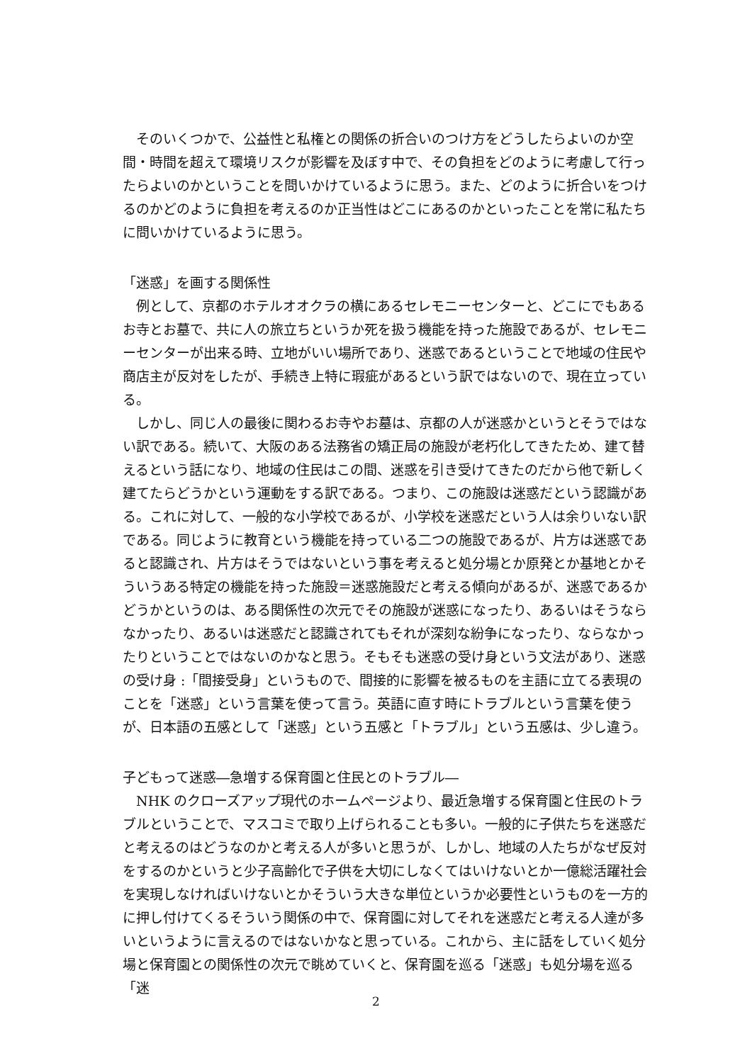そのいくつかで、公益性と私権との関係の折合いのつけ方をどうしたらよいのか空間・時間を超えて環境リスクが影響を及ぼす中で、その負担をどのように考慮して行ったらよいのかということを問いかけているように思う。また、どのように折合いをつけるのかどのように負担を考えるのか正当性はどこにあるのかといったことを常に私たちに問いかけているように思う。
「迷惑」を画する関係性
例として、京都のホテルオオクラの横にあるセレモニーセンターと、どこにでもあるお寺とお墓で、共に人の旅立ちというか死を扱う機能を持った施設であるが、セレモニーセンターが出来る時、立地がいい場所であり、迷惑であるということで地域の住民や商店主が反対をしたが、手続き上特に瑕疵があるという訳ではないので、現在立っている。
しかし、同じ人の最後に関わるお寺やお墓は、京都の人が迷惑かというとそうではない訳である。続いて、大阪のある法務省の矯正局の施設が老朽化してきたため、建て替えるという話になり、地域の住民はこの間、迷惑を引き受けてきたのだから他で新しく建てたらどうかという運動をする訳である。つまり、この施設は迷惑だという認識がある。これに対して、一般的な小学校であるが、小学校を迷惑だという人は余りいない訳である。同じように教育という機能を持っている二つの施設であるが、片方は迷惑であると認識され、片方はそうではないという事を考えると処分場とか原発とか基地とかそういうある特定の機能を持った施設＝迷惑施設だと考える傾向があるが、迷惑であるかどうかというのは、ある関係性の次元でその施設が迷惑になったり、あるいはそうならなかったり、あるいは迷惑だと認識されてもそれが深刻な紛争になったり、ならなかったりということではないのかなと思う。そもそも迷惑の受け身という文法があり、迷惑の受け身 :「間接受身」というもので、間接的に影響を被るものを主語に立てる表現のことを「迷惑」という言葉を使って言う。英語に直す時にトラブルという言葉を使うが、日本語の五感として「迷惑」という五感と「トラブル」という五感は、少し違う。
子どもって迷惑―急増する保育園と住民とのトラブル―
NHK のクローズアップ現代のホームページより、最近急増する保育園と住民のトラブルということで、マスコミで取り上げられることも多い。一般的に子供たちを迷惑だと考えるのはどうなのかと考える人が多いと思うが、しかし、地域の人たちがなぜ反対をするのかというと少子高齢化で子供を大切にしなくてはいけないとか一億総活躍社会を実現しなければいけないとかそういう大きな単位というか必要性というものを一方的に押し付けてくるそういう関係の中で、保育園に対してそれを迷惑だと考える人達が多いというように言えるのではないかなと思っている。これから、主に話をしていく処分場と保育園との関係性の次元で眺めていくと、保育園を巡る「迷惑」も処分場を巡る「迷
2